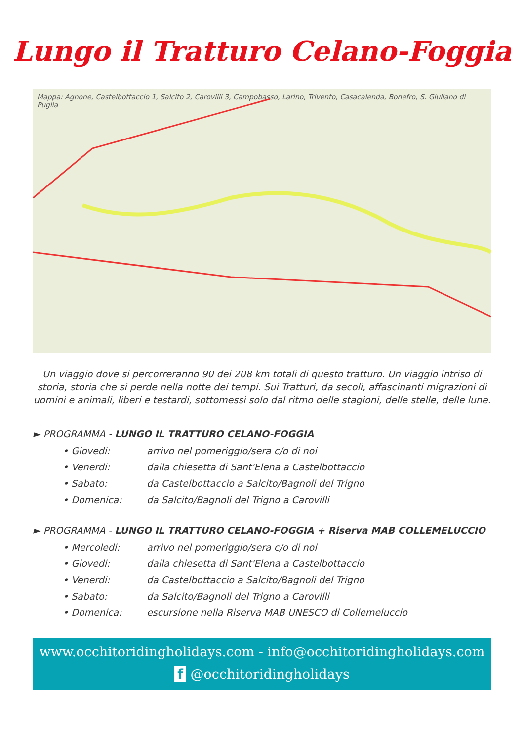Lungo il Tratturo Celano-Foggia
Mappa: Agnone, Castelbottaccio 1, Salcito 2, Carovilli 3, Campobasso, Larino, Trivento, Casacalenda, Bonefro, S. Giuliano di Puglia
Un viaggio dove si percorreranno 90 dei 208 km totali di questo tratturo. Un viaggio intriso di storia, storia che si perde nella notte dei tempi. Sui Tratturi, da secoli, affascinanti migrazioni di uomini e animali, liberi e testardi, sottomessi solo dal ritmo delle stagioni, delle stelle, delle lune.
► PROGRAMMA - LUNGO IL TRATTURO CELANO-FOGGIA
• Giovedi: arrivo nel pomeriggio/sera c/o di noi
• Venerdi: dalla chiesetta di Sant'Elena a Castelbottaccio
• Sabato: da Castelbottaccio a Salcito/Bagnoli del Trigno
• Domenica: da Salcito/Bagnoli del Trigno a Carovilli
► PROGRAMMA - LUNGO IL TRATTURO CELANO-FOGGIA + Riserva MAB COLLEMELUCCIO
• Mercoledi: arrivo nel pomeriggio/sera c/o di noi
• Giovedi: dalla chiesetta di Sant'Elena a Castelbottaccio
• Venerdi: da Castelbottaccio a Salcito/Bagnoli del Trigno
• Sabato: da Salcito/Bagnoli del Trigno a Carovilli
• Domenica: escursione nella Riserva MAB UNESCO di Collemeluccio
www.occhitoridingholidays.com - info@occhitoridingholidays.com
f @occhitoridingholidays